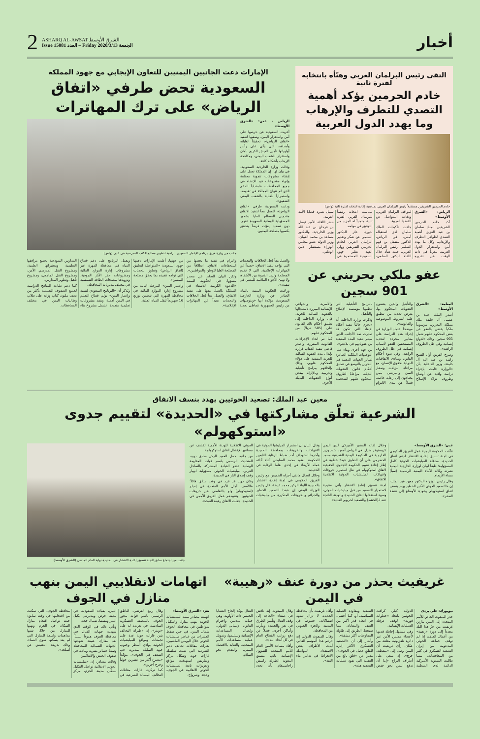أخبار
2
ASHARQ AL-AWSAT الشرق الأوسط
Issue 15081 العدد – Friday 2020/3/13 الجمعة
التقى رئيس البرلمان العربي وهنّأه بانتخابه لفترة ثانية
خادم الحرمين يؤكد أهمية التصدي للتطرف والإرهاب وما يهدد الدول العربية
خادم الحرمين الشريفين مستقبلاً رئيس البرلمان العربي بمناسبة إعادة انتخابه لفترة ثانية (واس)
الرياض: «الشرق الأوسط»
أكد خادم الحرمين الشريفين الملك سلمان بن عبد العزيز، أهمية التصدي لظواهر التطرف والإرهاب، وكل ما يهدد أمن واستقرار الدول العربية، معرباً في ذات الوقت عن تقديره لمواقف البرلمان العربي، ودفاعه المتواصل عن القضايا العربية.
جاءت تأكيدات الملك سلمان لدى استقباله أمس، في الرياض، الدكتور مشعل بن فهم السلمي رئيس البرلمان العربي، حيث هنأه خلال اللقاء الدكتور السلمي، بمناسبة انتخابه رئيساً للبرلمان العربي لفترة ثانية، متمنياً له المزيد من التوفيق في مهامه.
بدوره، عبّر الدكتور السلمي عن شكر وتقدير البرلمان العربي لخادم الحرمين الشريفين وولي العهد نظير جهود السعودية المستمرة في سبيل نصرة قضايا الأمة العربية.
حضر اللقاء، الأمير فيصل بن فرحان بن عبد الله وزير الخارجية، والدكتور مساعد بن محمد العيبان، وزير الدولة عضو مجلس الوزراء مستشار الأمن الوطني.
عفو ملكي بحريني عن 901 سجين
المنامة: «الشرق الأوسط»
أصدر الملك حمد بن عيسى آل خليفة ملك مملكة البحرين، مرسوماً ملكياً يقضي بالعفو عن بعض المحكوم عليهم شمل 901 سجين، وذلك «لدواع إنسانية وفي ظل الظروف الراهنة».
وصرح الفريق أول الشيخ راشد بن عبد الله آل خليفة، وزير الداخلية، بأن «الوزارة قامت بإجراء دراسة وافية عن أوضاع وظروف نزلاء الإصلاح والتأهيل والذين يقضون العقوبات المحكوم بها، بغرض تحديد من تنطبق عليه الشروط الموضوعية والقانونية».
موضحاً اعتماد الوزارة في إجراء هذه الدراسة على معايير مجردة لتحديد المستحقين للعفو لأسباب إنسانية في ظل الظروف الراهنة، وفي ضوء أحكام القانون ومبادئ الاتفاقيات الدولية لحقوق الإنسان، مع مراعاة النزيلات وصغار السن والمرضى ممن يحتاجون إلى رعاية خاصة، فضلاً عن مدى الالتزام بالبرامج التأهيلية التي تنظمها مؤسسة الإصلاح والتأهيل.
وذكرت وزارة الداخلية أنه «يجري حالياً تنفيذ أحكام الإبعاد التي تكون قد صدرت ضد الأجانب الذين سيتم تنفيذ المدد المتبقية من عقوباتهم في بلادهم».
من جهة أخرى وبناء على التوجيهات الملكية الصادرة لسائر الجهات المعنية في البحرين بالتوسع في تطبيق أحكام قانون العقوبات البديلة، مراعاةً لظروف المحكوم عليهم الشخصية والأسرية والدواعي الإنسانية المبررة لاستبدالها بالعقوبة السالبة للحرية، فإن وزارة الداخلية إلى تطبيق أحكام ذلك القانون على (585 نزيلاً) من المحكوم عليهم.
كما تم اتخاذ الإجراءات القانونية المقررة، وأصدر قاضي تنفيذ العقاب قراره بإبدال مدة العقوبة السالبة للحرية المتبقية على هؤلاء المحكوم عليهم، وذلك بإلحاقهم ببرامج تأهيلية وتدريبية وبالإلزام ببعض أنواع العقوبات البديلة الأخرى.
الإمارات دعت الجانبين اليمنيين للتعاون الإيجابي مع جهود المملكة
السعودية تحض طرفي «اتفاق الرياض» على ترك المهاترات
الرياض - عدن: «الشرق الأوسط»
أعربت السعودية عن حرصها على أمن واستقرار اليمن، وسعيها لتنفيذ «اتفاق الرياض»، تحقيقاً لغاياته وأهدافه، التي يأتي على رأس أولوياتها تأمين العيش الكريم بأمان واستقرار للشعب اليمني، ومكافحة الإرهاب بأشكاله كافة.
وقالت وزارة الخارجية السعودية، في بيان لها، إن المملكة تعمل على إنشاء مشروعات تنموية مختلفة وإنهاء مشروعات قيد الإنشاء في جميع المحافظات «امتداداً للدعم الذي لم تتوانَ المملكة في تقديمه، واستمراراً للعناية بالشعب اليمني الشقيق».
ودعت السعودية طرفي «اتفاق الرياض»، للعمل معاً لتنفيذ الاتفاق مقدمين المصالح العليا بشعور المسؤولية الوطنية المعهودة عنهم، دون تصعيد يفوّت فرصاً يتحقق بكسبها مصلحة اليمنيين.
جانب من زيارة فريق برنامج الإعمار السعودي الرامية لتطوير مطابع الكتب المدرسية في عدن (واس)
والعمل معاً لحل الخلافات والتحديات التي تواجه تنفيذ الاتفاق: «بعيداً عن المهاترات الإعلامية، التي لا تخدم المصلحة وتزيد الفجوة بين الأشقاء، ولا تهيئ الأجواء الملائمة للمضي في تنفيذه».
ورحّبت الحكومة اليمنية بالبيان الصادر عن وزارة الخارجية السعودية، مؤكدة أنها «وبتوجيهات من رئيس الجمهورية تتعاطى بجدية والتزام في تنفيذ ما يخصها من استحقاقات الاتفاق، انطلاقاً من المصلحة العليا للوطن والمواطنين».
وثمّن البيان الصادر عن مصدر مسؤول في الحكومة اليمنية «الدعوة الكريمة للأشقاء في المملكة بالعمل معها على تنفيذ الاتفاق، والعمل معاً لحل الخلافات والتحديات بعيداً عن المهاترات الإعلامية».
من جهتها، أعلنت الإمارات دعمها جهود السعودية «المتواصلة لتطبيق (اتفاق الرياض) وتجاوز التحديات التي تواجه تنفيذه بما يحقق مصلحة اليمنيين».
وإعمار اليمن» المرحلة الثانية من مشروع إدارة الموارد المائية في محافظة المهرة التي تتضمن توزيع 16 صهريجاً لنقل المياه العذبة.
ويعمل البرنامج على دعم قطاع المياه في محافظة المهرة عبر مشروعات إدارة الموارد المائية ومشروعات حفر الآبار الجوفية، وتزويدها بمضخات الطاقة الشمسية في مختلف مديريات المحافظة.
ويُذكر أن «البرنامج السعودي لتنمية وإعمار اليمن» يولي قطاع التعليم في اليمن أهمية، وينفذ مشروعات تعليمية متعددة، تشمل مشروع بناء المدارس النموذجية بجميع مرافقها التعليمية ومختبراتها العلمية، ومشروع النقل المدرسي الآمن، ومشروع النقل الجامعي، ومشروع تأهيل وتطوير المدارس.
كما دعم طباعة المناهج الدراسية لجميع الصفوف التعليمية بأكثر من نصف مليون كتاب وزعه على طلاب وطالبات اليمن في مختلف المحافظات.
معين عبد الملك: تصعيد الحوثيين يهدد بنسف الاتفاق
الشرعية تعلّق مشاركتها في «الحديدة» لتقييم جدوى «استوكهولم»
عدن: «الشرق الأوسط»
علّقت الحكومة اليمنية عمل الفريق الحكومي في لجنة تنسيق إعادة الانتشار لدعم اتفاق الحديدة، محمّلة الميليشيات الحوثية كامل المسؤولية؛ طبقاً لبيان لوزارة الخارجية اليمنية نشرته وكالة الأنباء اليمنية الرسمية (سبأ) مساء الأربعاء.
وقال رئيس الوزراء الدكتور معين عبد الملك، إن «التصعيد الحوثي الأخير الخطير يهدد بنسف اتفاق استوكهولم وعودة الأوضاع إلى نقطة الصفر».
وخلال لقائه السفير الأميركي لدى اليمن كريستوفر هنزل، في الرياض أمس، شدد وزير الخارجية في الحكومة اليمنية الشرعية محمد الحضرمي على أن التعليق «يعدّ خطوة في إطار إعادة تقييم الحكومة للجدوى الحقيقية لاتفاق استوكهولم في ظل استمرار خروقات وانتهاكات الميليشيات الحوثية الانقلابية للاتفاق».
لجنة تنسيق إعادة الانتشار يأتي «نتيجة لاستمرار التصعيد من قبل ميليشيات الحوثي، وسوء استغلالها اتفاق الحديدة والهدنة الناتجة عنه لـ(الحشد) والتصعيد لحربهم العبثية».
وقال البيان إن استمرار الميليشيا الحوثية في الانتهاكات والخروقات بمحافظة الحديدة وآخرها استهداف أحد ضباط الرقابة التابعين للحكومة العقيد محمد الصليحي أثناء أدائه عمله الأربعاء في إحدى نقاط الرقابة في الحديدة.
وخلال اتصال هاتفي أجراه الخميس مع رئيس الفريق الحكومي في لجنة إعادة الانتشار بالحديدة اللواء الركن محمد عيضة، قال رئيس الوزراء اليمني إن «هذا التصعيد الخطير والجرائم والخروقات المتكررة من ميليشيات الحوثي الانقلابية للهدنة الأممية تكشف عن مساعيها لإفشال اتفاق استوكهولم».
من جانبه، حمل العميد الركن صادق دويد، المتحدث الرسمي باسم قوات المقاومة الوطنية عضو القيادة المشتركة بالساحل الغربي، ميليشيات الحوثي مسؤولية انهيار وقف إطلاق النار في الحديدة.
وكان دويد قد غرد في وقت سابق قائلاً: «للأسف، آمال الأمم المتحدة في إنجاح (استوكهولم) ولو بالتغاضي عن خروقات الحوثيين، وتقييدهم عمل الفريق الأممي في الحديدة، جعلت الاتفاق رهينة العبث».
جانب من اجتماع سابق للجنة تنسيق إعادة الانتشار في الحديدة نهاية العام الماضي (الشرق الأوسط)
غريفيث يحذر من دورة عنف «رهيبة» في اليمن
نيويورك: علي بردى
حذر المبعوث الخاص للأمم المتحدة إلى اليمن مارتن غريفيث من جرّ هذا البلد مجدداً إلى دورة «رهيبة» من أعمال العنف، إذا لم توقف جماعة الحوثي المدعومة من إيران التصعيد العسكري في كثير من المحافظات. بينما طالبت المندوبة الأميركية الدائمة لدى المنظمة الدولية كيلي كرافت الحوثيين باتخاذ «خطوات فورية» لوقف عرقلة العمليات الإنسانية.
وفي مستهل إحاطة قدمها لأعضاء مجلس الأمن عبر دائرة تلفزيونية مغلقة من عمّان، رأى غريفيث أن اليمن وصل إلى «منعطف حرج»، إذ ينبغي على أطراف النزاع «إما أن تدفع اليمن نحو خفض التصعيد ومعاودة العملية السياسية، أو، كما أخشى، في اتجاه قدر أكبر من العنف والمعاناة، مما سيجعل الطريق إلى طاولة المفاوضات أكثر مشقة».
وأشار إلى أن «التصعيد العسكري الأكثر إثارة للقلق حصل في الجوف»، معبراً عن «قلق بالغ من العقلية التي تقود عمليات التصعيد هذه».
وأفاد غريفيث بأن محافظة الحديدة لا تزال تشهد اشتباكات، خصوصاً في المدينة والجزء الجنوبي من المحافظة.
وقال المبعوث الدولي إنه «رغم هذا الموسم القاتم، أبدت الأطراف بعض الاستعداد لمواصلة الانخراط في تدابير بناء الثقة».
وقال المبعوث إنه ناقش في صنعاء «الحاجة إلى وقف القتال وتأمين الطرق في تعز والحديدة ومأرب وأماكن أخرى، فضلاً عن دفع رواتب القطاع العام في كل أنحاء البلاد».
وأفاد مساعد الأمين العام للأمم المتحدة للشؤون الإنسانية نائب منسق المعونة الطارئة راميش راجاسينغام بأن تجدد القتال يؤكد إلحاح القضايا الخمس ذات الأولوية، وهي حماية المدنيين واحترام القانون الإنساني الدولي، وإيصال المساعدات الإنسانية وتسليمها، وتمويل عملية مساعدات الأمم المتحدة، والعناية بالاقتصاد اليمني، والتقدم نحو السلام.
اتهامات لانقلابيي اليمن بنهب منازل في الجوف
تعز: «الشرق الأوسط»
اتهمت مصادر يمنية الميليشيات الحوثية بنهب منازل والتنكيل بمواطنين في محافظة الجوف شمال اليمن، في حين سقط العشرات من عناصر ميليشيات الحوثي خلال اليومين الماضيين، بغارات مقاتلات تحالف دعم الشرعية التي شنت سلسلة غارات جوية وشكل مركز ومتاريس استهدفت مواقع وتعزيزات تابعة لميليشيات الحوثي الانقلابية في الجوف، وحجة، وصرواح.
وقال ربيع القرشي، الناطق الرسمي باسم قوات محور الجوف بالمنطقة العسكرية السادسة، في تغريدة له على «تويتر»، إن «طيران التحالف شن غارات جوية عدة على تجمعات ومواقع للميليشيات الحوثية بوادي أسطر وجنوب جبهة السليلة بمديرية خب الشعف في الجوف»، مؤكداً «مصرع أكثر من عشرين حوثياً وجرح آخرين».
كما تركزت غارات مقاتلات التحالف المساند للشرعية في اليمن، بقيادة السعودية، في مدينة حرض ومديريتي بكيل المير ومستبا، شمال حجة.
ويأتي ذلك في الوقت الذي شهدت جبهات القتال في محافظة الجوف هدوءاً نسبياً، بعد معارك عنيفة شهدتها الجبهات الشمالية للمحافظة وسط خسائر بشرية ومادية في صفوف الجيش والانقلابيين.
وقالت مصادر، إن «ميليشيات الحوثي الانقلابية تواصل التنكيل بسكان مدينة الحزم، مركز محافظة الجوف، التي تمكنت من اقتحامها في وقت سابق؛ حيث تواصل اقتحام منازل السكان في الحزم ونهبها للمنازل من خلال شنها مداهمات واسعة للمنازل التي لم يعد يسكنها سوى النساء، وذلك بذريعة التفتيش عن أسلحة».